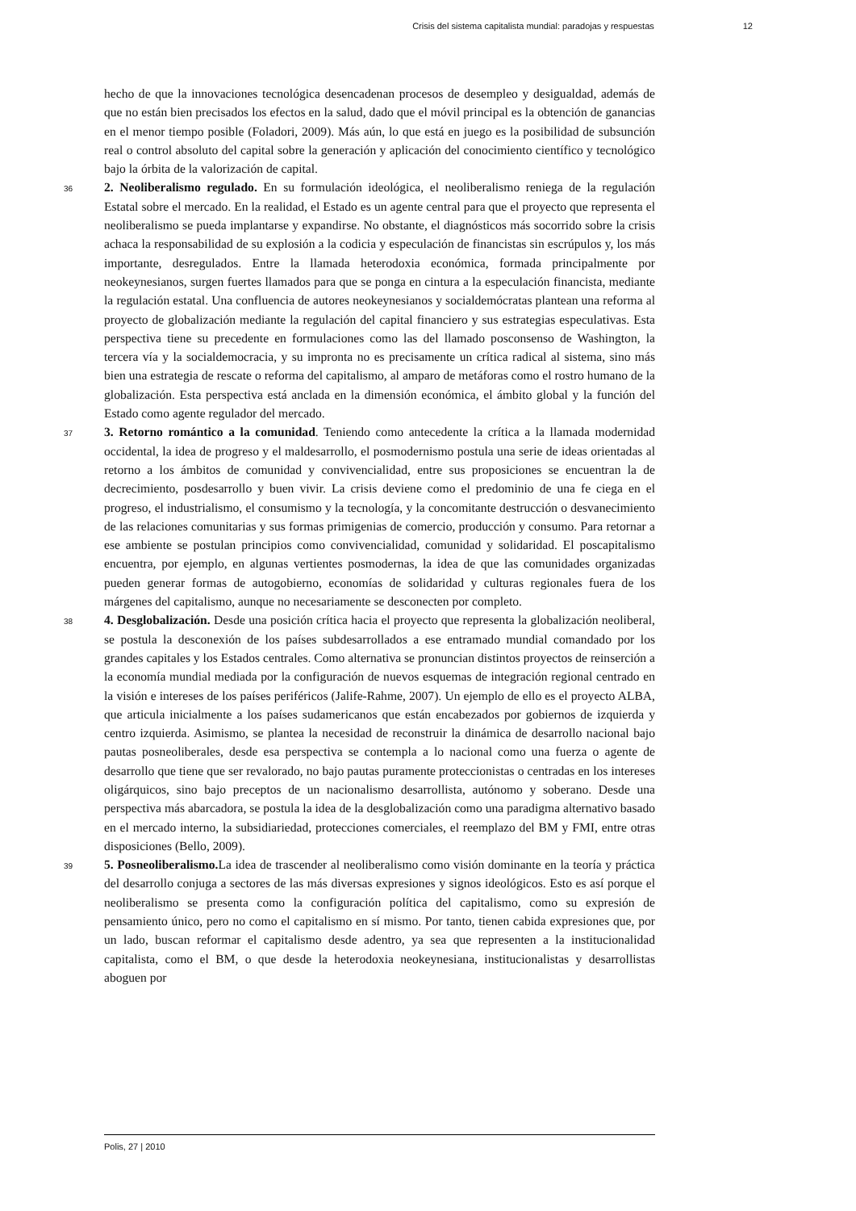Crisis del sistema capitalista mundial: paradojas y respuestas 12
hecho de que la innovaciones tecnológica desencadenan procesos de desempleo y desigualdad, además de que no están bien precisados los efectos en la salud, dado que el móvil principal es la obtención de ganancias en el menor tiempo posible (Foladori, 2009). Más aún, lo que está en juego es la posibilidad de subsunción real o control absoluto del capital sobre la generación y aplicación del conocimiento científico y tecnológico bajo la órbita de la valorización de capital.
36 2. Neoliberalismo regulado. En su formulación ideológica, el neoliberalismo reniega de la regulación Estatal sobre el mercado. En la realidad, el Estado es un agente central para que el proyecto que representa el neoliberalismo se pueda implantarse y expandirse. No obstante, el diagnósticos más socorrido sobre la crisis achaca la responsabilidad de su explosión a la codicia y especulación de financistas sin escrúpulos y, los más importante, desregulados. Entre la llamada heterodoxia económica, formada principalmente por neokeynesianos, surgen fuertes llamados para que se ponga en cintura a la especulación financista, mediante la regulación estatal. Una confluencia de autores neokeynesianos y socialdemócratas plantean una reforma al proyecto de globalización mediante la regulación del capital financiero y sus estrategias especulativas. Esta perspectiva tiene su precedente en formulaciones como las del llamado posconsenso de Washington, la tercera vía y la socialdemocracia, y su impronta no es precisamente un crítica radical al sistema, sino más bien una estrategia de rescate o reforma del capitalismo, al amparo de metáforas como el rostro humano de la globalización. Esta perspectiva está anclada en la dimensión económica, el ámbito global y la función del Estado como agente regulador del mercado.
37 3. Retorno romántico a la comunidad. Teniendo como antecedente la crítica a la llamada modernidad occidental, la idea de progreso y el maldesarrollo, el posmodernismo postula una serie de ideas orientadas al retorno a los ámbitos de comunidad y convivencialidad, entre sus proposiciones se encuentran la de decrecimiento, posdesarrollo y buen vivir. La crisis deviene como el predominio de una fe ciega en el progreso, el industrialismo, el consumismo y la tecnología, y la concomitante destrucción o desvanecimiento de las relaciones comunitarias y sus formas primigenias de comercio, producción y consumo. Para retornar a ese ambiente se postulan principios como convivencialidad, comunidad y solidaridad. El poscapitalismo encuentra, por ejemplo, en algunas vertientes posmodernas, la idea de que las comunidades organizadas pueden generar formas de autogobierno, economías de solidaridad y culturas regionales fuera de los márgenes del capitalismo, aunque no necesariamente se desconecten por completo.
38 4. Desglobalización. Desde una posición crítica hacia el proyecto que representa la globalización neoliberal, se postula la desconexión de los países subdesarrollados a ese entramado mundial comandado por los grandes capitales y los Estados centrales. Como alternativa se pronuncian distintos proyectos de reinserción a la economía mundial mediada por la configuración de nuevos esquemas de integración regional centrado en la visión e intereses de los países periféricos (Jalife-Rahme, 2007). Un ejemplo de ello es el proyecto ALBA, que articula inicialmente a los países sudamericanos que están encabezados por gobiernos de izquierda y centro izquierda. Asimismo, se plantea la necesidad de reconstruir la dinámica de desarrollo nacional bajo pautas posneoliberales, desde esa perspectiva se contempla a lo nacional como una fuerza o agente de desarrollo que tiene que ser revalorado, no bajo pautas puramente proteccionistas o centradas en los intereses oligárquicos, sino bajo preceptos de un nacionalismo desarrollista, autónomo y soberano. Desde una perspectiva más abarcadora, se postula la idea de la desglobalización como una paradigma alternativo basado en el mercado interno, la subsidiariedad, protecciones comerciales, el reemplazo del BM y FMI, entre otras disposiciones (Bello, 2009).
39 5. Posneoliberalismo. La idea de trascender al neoliberalismo como visión dominante en la teoría y práctica del desarrollo conjuga a sectores de las más diversas expresiones y signos ideológicos. Esto es así porque el neoliberalismo se presenta como la configuración política del capitalismo, como su expresión de pensamiento único, pero no como el capitalismo en sí mismo. Por tanto, tienen cabida expresiones que, por un lado, buscan reformar el capitalismo desde adentro, ya sea que representen a la institucionalidad capitalista, como el BM, o que desde la heterodoxia neokeynesiana, institucionalistas y desarrollistas aboguen por
Polis, 27 | 2010